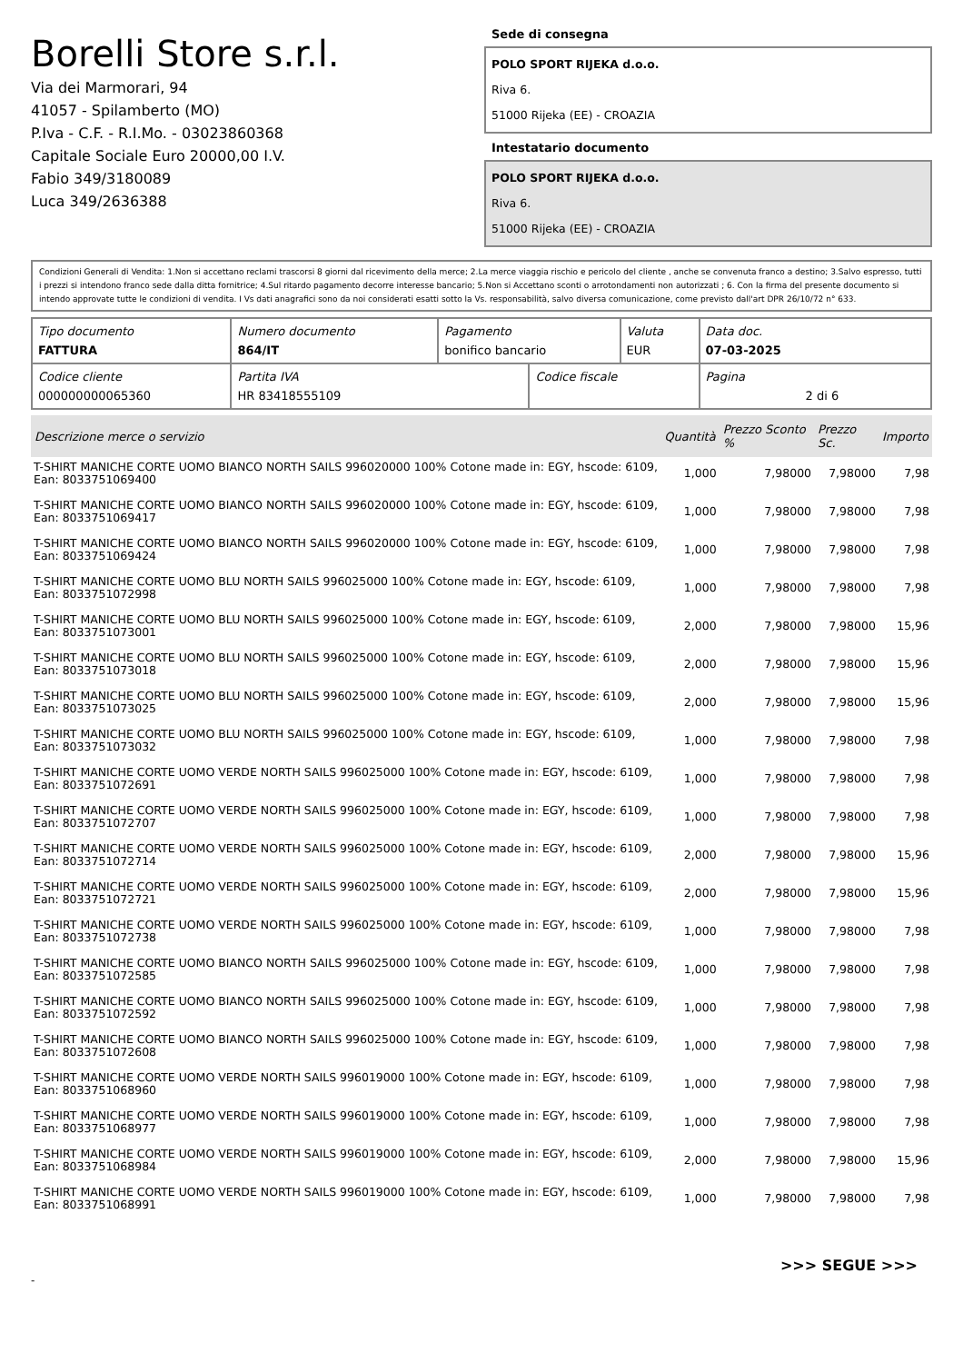Borelli Store s.r.l.
Via dei Marmorari, 94
41057 - Spilamberto (MO)
P.Iva - C.F. - R.I.Mo. - 03023860368
Capitale Sociale Euro 20000,00 I.V.
Fabio 349/3180089
Luca 349/2636388
Sede di consegna
POLO SPORT RIJEKA d.o.o.
Riva 6.
51000 Rijeka (EE) - CROAZIA
Intestatario documento
POLO SPORT RIJEKA d.o.o.
Riva 6.
51000 Rijeka (EE) - CROAZIA
Condizioni Generali di Vendita: 1.Non si accettano reclami trascorsi 8 giorni dal ricevimento della merce; 2.La merce viaggia rischio e pericolo del cliente , anche se convenuta franco a destino; 3.Salvo espresso, tutti i prezzi si intendono franco sede dalla ditta fornitrice; 4.Sul ritardo pagamento decorre interesse bancario; 5.Non si Accettano sconti o arrotondamenti non autorizzati ; 6. Con la firma del presente documento si intendo approvate tutte le condizioni di vendita. I Vs dati anagrafici sono da noi considerati esatti sotto la Vs. responsabilità, salvo diversa comunicazione, come previsto dall'art DPR 26/10/72 n° 633.
| Tipo documento FATTURA | Numero documento 864/IT | Pagamento bonifico bancario | | Valuta EUR | Data doc. 07-03-2025 |
| Codice cliente 000000000065360 | Partita IVA HR 83418555109 | | Codice fiscale | | Pagina 2 di 6 |
| Descrizione merce o servizio | Quantità | Prezzo Sconto % | Prezzo Sc. | Importo |
| --- | --- | --- | --- | --- |
| T-SHIRT MANICHE CORTE UOMO BIANCO NORTH SAILS 996020000 100% Cotone made in: EGY, hscode: 6109, Ean: 8033751069400 | 1,000 | 7,98000 | 7,98000 | 7,98 |
| T-SHIRT MANICHE CORTE UOMO BIANCO NORTH SAILS 996020000 100% Cotone made in: EGY, hscode: 6109, Ean: 8033751069417 | 1,000 | 7,98000 | 7,98000 | 7,98 |
| T-SHIRT MANICHE CORTE UOMO BIANCO NORTH SAILS 996020000 100% Cotone made in: EGY, hscode: 6109, Ean: 8033751069424 | 1,000 | 7,98000 | 7,98000 | 7,98 |
| T-SHIRT MANICHE CORTE UOMO BLU NORTH SAILS 996025000 100% Cotone made in: EGY, hscode: 6109, Ean: 8033751072998 | 1,000 | 7,98000 | 7,98000 | 7,98 |
| T-SHIRT MANICHE CORTE UOMO BLU NORTH SAILS 996025000 100% Cotone made in: EGY, hscode: 6109, Ean: 8033751073001 | 2,000 | 7,98000 | 7,98000 | 15,96 |
| T-SHIRT MANICHE CORTE UOMO BLU NORTH SAILS 996025000 100% Cotone made in: EGY, hscode: 6109, Ean: 8033751073018 | 2,000 | 7,98000 | 7,98000 | 15,96 |
| T-SHIRT MANICHE CORTE UOMO BLU NORTH SAILS 996025000 100% Cotone made in: EGY, hscode: 6109, Ean: 8033751073025 | 2,000 | 7,98000 | 7,98000 | 15,96 |
| T-SHIRT MANICHE CORTE UOMO BLU NORTH SAILS 996025000 100% Cotone made in: EGY, hscode: 6109, Ean: 8033751073032 | 1,000 | 7,98000 | 7,98000 | 7,98 |
| T-SHIRT MANICHE CORTE UOMO VERDE NORTH SAILS 996025000 100% Cotone made in: EGY, hscode: 6109, Ean: 8033751072691 | 1,000 | 7,98000 | 7,98000 | 7,98 |
| T-SHIRT MANICHE CORTE UOMO VERDE NORTH SAILS 996025000 100% Cotone made in: EGY, hscode: 6109, Ean: 8033751072707 | 1,000 | 7,98000 | 7,98000 | 7,98 |
| T-SHIRT MANICHE CORTE UOMO VERDE NORTH SAILS 996025000 100% Cotone made in: EGY, hscode: 6109, Ean: 8033751072714 | 2,000 | 7,98000 | 7,98000 | 15,96 |
| T-SHIRT MANICHE CORTE UOMO VERDE NORTH SAILS 996025000 100% Cotone made in: EGY, hscode: 6109, Ean: 8033751072721 | 2,000 | 7,98000 | 7,98000 | 15,96 |
| T-SHIRT MANICHE CORTE UOMO VERDE NORTH SAILS 996025000 100% Cotone made in: EGY, hscode: 6109, Ean: 8033751072738 | 1,000 | 7,98000 | 7,98000 | 7,98 |
| T-SHIRT MANICHE CORTE UOMO BIANCO NORTH SAILS 996025000 100% Cotone made in: EGY, hscode: 6109, Ean: 8033751072585 | 1,000 | 7,98000 | 7,98000 | 7,98 |
| T-SHIRT MANICHE CORTE UOMO BIANCO NORTH SAILS 996025000 100% Cotone made in: EGY, hscode: 6109, Ean: 8033751072592 | 1,000 | 7,98000 | 7,98000 | 7,98 |
| T-SHIRT MANICHE CORTE UOMO BIANCO NORTH SAILS 996025000 100% Cotone made in: EGY, hscode: 6109, Ean: 8033751072608 | 1,000 | 7,98000 | 7,98000 | 7,98 |
| T-SHIRT MANICHE CORTE UOMO VERDE NORTH SAILS 996019000 100% Cotone made in: EGY, hscode: 6109, Ean: 8033751068960 | 1,000 | 7,98000 | 7,98000 | 7,98 |
| T-SHIRT MANICHE CORTE UOMO VERDE NORTH SAILS 996019000 100% Cotone made in: EGY, hscode: 6109, Ean: 8033751068977 | 1,000 | 7,98000 | 7,98000 | 7,98 |
| T-SHIRT MANICHE CORTE UOMO VERDE NORTH SAILS 996019000 100% Cotone made in: EGY, hscode: 6109, Ean: 8033751068984 | 2,000 | 7,98000 | 7,98000 | 15,96 |
| T-SHIRT MANICHE CORTE UOMO VERDE NORTH SAILS 996019000 100% Cotone made in: EGY, hscode: 6109, Ean: 8033751068991 | 1,000 | 7,98000 | 7,98000 | 7,98 |
>>> SEGUE >>>
-